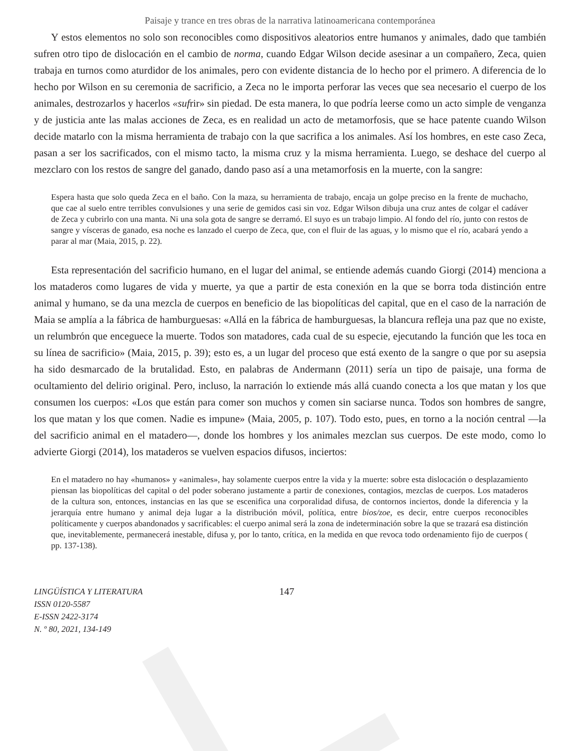Paisaje y trance en tres obras de la narrativa latinoamericana contemporánea
Y estos elementos no solo son reconocibles como dispositivos aleatorios entre humanos y animales, dado que también sufren otro tipo de dislocación en el cambio de norma, cuando Edgar Wilson decide asesinar a un compañero, Zeca, quien trabaja en turnos como aturdidor de los animales, pero con evidente distancia de lo hecho por el primero. A diferencia de lo hecho por Wilson en su ceremonia de sacrificio, a Zeca no le importa perforar las veces que sea necesario el cuerpo de los animales, destrozarlos y hacerlos «sufrir» sin piedad. De esta manera, lo que podría leerse como un acto simple de venganza y de justicia ante las malas acciones de Zeca, es en realidad un acto de metamorfosis, que se hace patente cuando Wilson decide matarlo con la misma herramienta de trabajo con la que sacrifica a los animales. Así los hombres, en este caso Zeca, pasan a ser los sacrificados, con el mismo tacto, la misma cruz y la misma herramienta. Luego, se deshace del cuerpo al mezclaro con los restos de sangre del ganado, dando paso así a una metamorfosis en la muerte, con la sangre:
Espera hasta que solo queda Zeca en el baño. Con la maza, su herramienta de trabajo, encaja un golpe preciso en la frente de muchacho, que cae al suelo entre terribles convulsiones y una serie de gemidos casi sin voz. Edgar Wilson dibuja una cruz antes de colgar el cadáver de Zeca y cubrirlo con una manta. Ni una sola gota de sangre se derramó. El suyo es un trabajo limpio. Al fondo del río, junto con restos de sangre y vísceras de ganado, esa noche es lanzado el cuerpo de Zeca, que, con el fluir de las aguas, y lo mismo que el río, acabará yendo a parar al mar (Maia, 2015, p. 22).
Esta representación del sacrificio humano, en el lugar del animal, se entiende además cuando Giorgi (2014) menciona a los mataderos como lugares de vida y muerte, ya que a partir de esta conexión en la que se borra toda distinción entre animal y humano, se da una mezcla de cuerpos en beneficio de las biopolíticas del capital, que en el caso de la narración de Maia se amplía a la fábrica de hamburguesas: «Allá en la fábrica de hamburguesas, la blancura refleja una paz que no existe, un relumbrón que enceguece la muerte. Todos son matadores, cada cual de su especie, ejecutando la función que les toca en su línea de sacrificio» (Maia, 2015, p. 39); esto es, a un lugar del proceso que está exento de la sangre o que por su asepsia ha sido desmarcado de la brutalidad. Esto, en palabras de Andermann (2011) sería un tipo de paisaje, una forma de ocultamiento del delirio original. Pero, incluso, la narración lo extiende más allá cuando conecta a los que matan y los que consumen los cuerpos: «Los que están para comer son muchos y comen sin saciarse nunca. Todos son hombres de sangre, los que matan y los que comen. Nadie es impune» (Maia, 2005, p. 107). Todo esto, pues, en torno a la noción central —la del sacrificio animal en el matadero—, donde los hombres y los animales mezclan sus cuerpos. De este modo, como lo advierte Giorgi (2014), los mataderos se vuelven espacios difusos, inciertos:
En el matadero no hay «humanos» y «animales», hay solamente cuerpos entre la vida y la muerte: sobre esta dislocación o desplazamiento piensan las biopolíticas del capital o del poder soberano justamente a partir de conexiones, contagios, mezclas de cuerpos. Los mataderos de la cultura son, entonces, instancias en las que se escenifica una corporalidad difusa, de contornos inciertos, donde la diferencia y la jerarquía entre humano y animal deja lugar a la distribución móvil, política, entre bios/zoe, es decir, entre cuerpos reconocibles políticamente y cuerpos abandonados y sacrificables: el cuerpo animal será la zona de indeterminación sobre la que se trazará esa distinción que, inevitablemente, permanecerá inestable, difusa y, por lo tanto, crítica, en la medida en que revoca todo ordenamiento fijo de cuerpos ( pp. 137-138).
LINGÜÍSTICA Y LITERATURA
ISSN 0120-5587
E-ISSN 2422-3174
N. º 80, 2021, 134-149
147